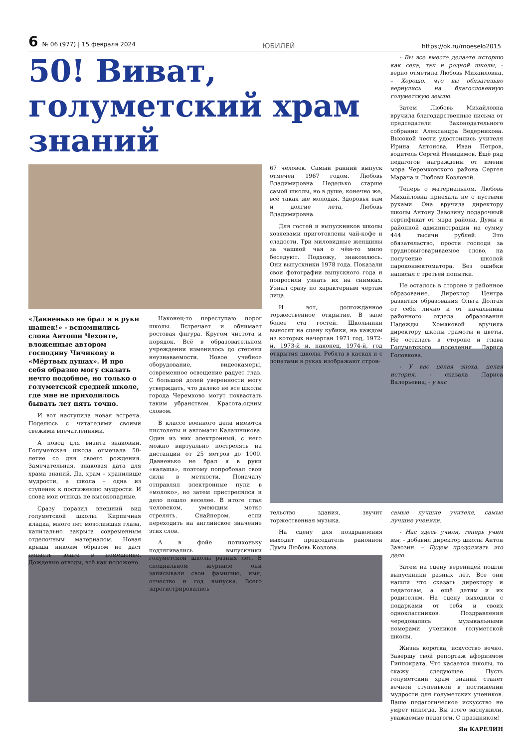6 № 06 (977) | 15 февраля 2024 ЮБИЛЕЙ https://ok.ru/moeselo2015
50! Виват, голуметский храм знаний
«Давненько не брал я в руки шашек!» - вспомнились слова Антоши Чехонте, вложенные автором господину Чичикову в «Мёртвых душах». И про себя образно могу сказать нечто подобное, но только о голуметской средней школе, где мне не приходилось бывать лет пять точно.
И вот наступила новая встреча. Поделюсь с читателями своими свежими впечатлениями.
А повод для визита знаковый. Голуметская школа отмечала 50-летие со дня своего рождения. Замечательная, знаковая дата для храма знаний. Да, храм – хранилище мудрости, а школа – одна из ступенек к постижению мудрости. И слова мои отнюдь не высокопарные.
Сразу поразил внешний вид голуметской школы. Кирпичная кладка, много лет мозолившая глаза, капитально закрыта современным отделочным материалом. Новая крыша никоим образом не даст попасть влаге в помещение. Дождевые отводы, всё как положено.
Наконец-то переступаю порог школы. Встречает и обнимает ростовая фигура. Кругом чистота и порядок. Всё в образовательном учреждении изменилось до степени неузнаваемости. Новое учебное оборудование, видеокамеры, современное освещение радует глаз. С большой долей уверенности могу утверждать, что далеко не все школы города Черемхово могут похвастать таким убранством. Красота,одним словом.
В классе военного дела имеются пистолеты и автоматы Калашникова. Один из них электронный, с него можно виртуально пострелять на дистанции от 25 метров до 1000. Давненько не брал я в руки «калаша», поэтому попробовал свои силы в меткости. Поначалу отправлял электронные пули в «молоко», но затем пристрелялся и дело пошло веселее. В итоге стал человеком, умеющим метко стрелять. Снайпером, если переходить на английское значение этих слов.
А в фойе потихоньку подтягивались выпускники голуметской школы разных лет. В специальном журнале они записывали свои фамилию, имя, отчество и год выпуска. Всего зарегистрировались
67 человек. Самый ранний выпуск отмечен 1967 годом. Любовь Владимировна Неделько старше самой школы, но в душе, конечно же, всё такая же молодая. Здоровья вам и долгие лета, Любовь Владимировна.
Для гостей и выпускников школы хозяевами приготовлены чай-кофе и сладости. Три миловидные женщины за чашкой чая о чём-то мило беседуют. Подхожу, знакомлюсь. Они выпускники 1978 года. Показали свои фотографии выпускного года и попросили узнать их на снимках. Узнал сразу по характерным чертам лица.
И вот, долгожданное торжественное открытие. В зале более ста гостей. Школьники выносят на сцену кубики, на каждом из которых начертан 1971 год, 1972-й, 1973-й и, наконец, 1974-й, год открытия школы. Ребята в касках и с лопатами в руках изображают строи-
тельство здания, звучит торжественная музыка.
На сцену для поздравления выходит председатель районной Думы Любовь Козлова.
- Вы все вместе делаете историю как села, так и родной школы, - верно отметила Любовь Михайловна. – Хорошо, что вы обязательно вернулись на благословенную голуметскую землю.
Затем Любовь Михайловна вручила благодарственные письма от председателя Законодательного собрания Александра Ведерникова. Высокой чести удостоились учителя Ирина Антонова, Иван Петров, водитель Сергей Невидимов. Ещё ряд педагогов награждены от имени мэра Черемховского района Сергея Марача и Любови Козловой.
Теперь о материальном. Любовь Михайловна приехала не с пустыми руками. Она вручила директору школы Антону Завозину подарочный сертификат от мэра района, Думы и районной администрации на сумму 444 тысячи рублей. Это обязательство, прости господи за трудновыговариваемое слово, на получение школой пароконвектоматора. Без ошибки написал с третьей попытки.
Не осталось в стороне и районное образование. Директор Центра развития образования Ольга Долгая от себя лично и от начальника районного отдела образования Надежды Хомяковой вручила директору школы грамоты и цветы. Не осталась в стороне и глава Голуметского поселения Лариса Головкова.
- У вас целая эпоха, целая история, - сказала Лариса Валерьевна, - у вас
самые лучшие учителя, самые лучшие ученики.
- Нас здесь учили, теперь учим мы, - добавил директор школы Антон Завозин. – Будем продолжать это дело.
Затем на сцену вереницей пошли выпускники разных лет. Все они нашли что сказать директору и педагогам, а ещё детям и их родителям. На сцену выходили с подарками от себя и своих одноклассников. Поздравления чередовались музыкальными номерами учеников голуметской школы.
Жизнь коротка, искусство вечно. Завершу свой репортаж афоризмом Гиппократа. Что касается школы, то скажу следующее. Пусть голуметский храм знаний станет вечной ступенькой в постижении мудрости для голуметских учеников. Ваше педагогическое искусство не умрет никогда. Вы этого заслужили, уважаемые педагоги. С праздником!
Ян КАРЕЛИН